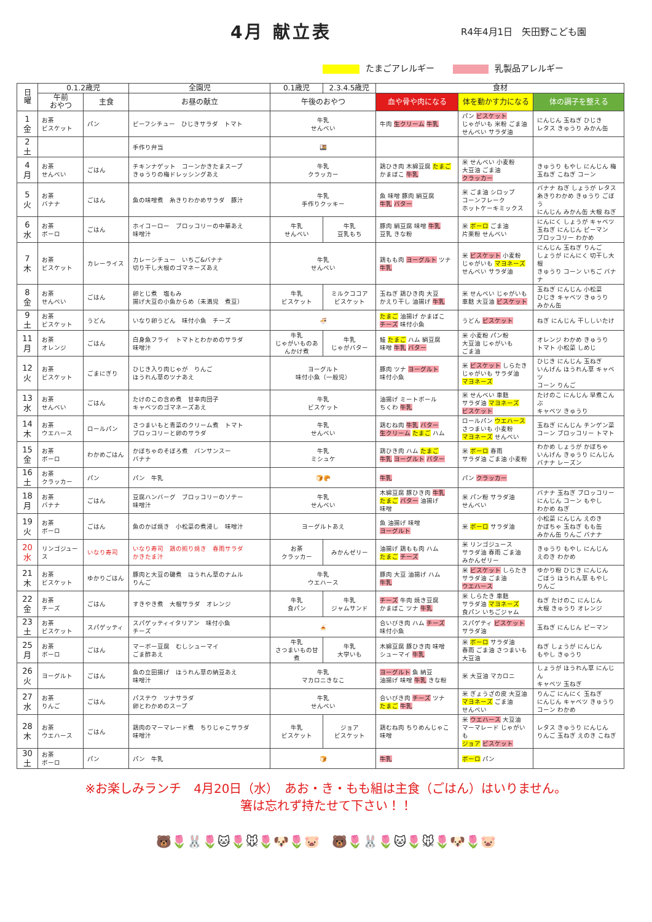4月 献立表 R4年4月1日　矢田野こども園
たまごアレルギー 乳製品アレルギー
| 日 曜 | 0.1.2歳児 | | 全園児 | 0.1歳児 | 2.3.4.5歳児 | 食材 | | |
| --- | --- | --- | --- | --- | --- | --- | --- | --- |
| | 午前 おやつ | 主食 | お昼の献立 | 午後のおやつ | | 血や骨や肉になる | 体を動かす力になる | 体の調子を整える |
| 1 金 | お茶 ビスケット | パン | ビーフシチュー ひじきサラダ トマト | 牛乳 せんべい | | 牛肉 生クリーム 牛乳 | パン ビスケット じゃがいも 米粉 ごま油 せんべい サラダ油 | にんじん 玉ねぎ ひじき レタス きゅうり みかん缶 |
| 2 土 | | | 手作り弁当 | 🍱 | | | | |
| 4 月 | お茶 せんべい | ごはん | チキンナゲット コーンかきたまスープ きゅうりの梅ドレッシングあえ | 牛乳 クラッカー | | 鶏ひき肉 木綿豆腐 たまご かまぼこ 牛乳 | 米 せんべい 小麦粉 大豆油 ごま油 クラッカー | きゅうり もやし にんじん 梅 玉ねぎ こねぎ コーン |
| 5 火 | お茶 バナナ | ごはん | 魚の味噌煮 糸きりわかめサラダ 豚汁 | 牛乳 手作りクッキー | | 魚 味噌 豚肉 絹豆腐 牛乳 バター | 米 ごま油 シロップ コーンフレーク ホットケーキミックス | バナナ ねぎ しょうが レタス 糸きりわかめ きゅうり ごぼう にんじん みかん缶 大根 ねぎ |
| 6 水 | お茶 ボーロ | ごはん | ホイコーロー ブロッコリーの中華あえ 味噌汁 | 牛乳 せんべい | 牛乳 豆乳もち | 豚肉 絹豆腐 味噌 牛乳 豆乳 きな粉 | 米 ボーロ ごま油 片栗粉 せんべい | にんにく しょうが キャベツ 玉ねぎ にんじん ピーマン ブロッコリー わかめ |
| 7 木 | お茶 ビスケット | カレーライス | カレーシチュー いちご&バナナ 切り干し大根のゴマネーズあえ | 牛乳 せんべい | | 鶏もも肉 ヨーグルト ツナ 牛乳 | 米 ビスケット 小麦粉 じゃがいも マヨネーズ せんべい サラダ油 | にんじん 玉ねぎ りんご しょうが にんにく 切干し大根 きゅうり コーン いちご バナナ |
| 8 金 | お茶 せんべい | ごはん | 卵とじ煮 塩もみ 揚げ大豆の小魚からめ（未満児 煮豆） | 牛乳 ビスケット | ミルクココア ビスケット | 玉ねぎ 鶏ひき肉 大豆 かえり干し 油揚げ 牛乳 | 米 せんべい じゃがいも 車麩 大豆油 ビスケット | 玉ねぎ にんじん 小松菜 ひじき キャベツ きゅうり みかん缶 |
| 9 土 | お茶 ビスケット | うどん | いなり卵うどん 味付小魚 チーズ | 🍜 | | たまご 油揚げ かまぼこ チーズ 味付小魚 | うどん ビスケット | ねぎ にんじん 干ししいたけ |
| 11 月 | お茶 オレンジ | ごはん | 白身魚フライ トマトとわかめのサラダ 味噌汁 | 牛乳 じゃがいものあんかけ煮 | 牛乳 じゃがバター | 鮭 たまご ハム 絹豆腐 味噌 牛乳 バター | 米 小麦粉 パン粉 大豆油 じゃがいも ごま油 | オレンジ わかめ きゅうり トマト 小松菜 しめじ |
| 12 火 | お茶 ビスケット | ごまにぎり | ひじき入り肉じゃが りんご ほうれん草のツナあえ | ヨーグルト 味付小魚（一般児） | | 豚肉 ツナ ヨーグルト 味付小魚 | 米 ビスケット しらたき じゃがいも サラダ油 マヨネーズ | ひじき にんじん 玉ねぎ いんげん ほうれん草 キャベツ コーン りんご |
| 13 水 | お茶 せんべい | ごはん | たけのこの含め煮 甘辛肉団子 キャベツのゴマネーズあえ | 牛乳 ビスケット | | 油揚げ ミートボール ちくわ 牛乳 | 米 せんべい 車麩 サラダ油 マヨネーズ ビスケット | たけのこ にんじん 早煮こんぶ キャベツ きゅうり |
| 14 木 | お茶 ウエハース | ロールパン | さつまいもと青菜のクリーム煮 トマト ブロッコリーと卵のサラダ | 牛乳 せんべい | | 鶏むね肉 牛乳 バター 生クリーム たまご ハム | ロールパン ウエハース さつまいも 小麦粉 マヨネーズ せんべい | 玉ねぎ にんじん チンゲン菜 コーン ブロッコリー トマト |
| 15 金 | お茶 ボーロ | わかめごはん | かぼちゃのそぼろ煮 バンサンスー バナナ | 牛乳 ミシュケ | | 鶏ひき肉 ハム たまご 牛乳 ヨーグルト バター | 米 ボーロ 春雨 サラダ油 ごま油 小麦粉 | わかめ しょうが かぼちゃ いんげん きゅうり にんじん バナナ レーズン |
| 16 土 | お茶 クラッカー | パン | パン 牛乳 | 🍞🥐 | | 牛乳 | パン クラッカー | |
| 18 月 | お茶 バナナ | ごはん | 豆腐ハンバーグ ブロッコリーのソテー 味噌汁 | 牛乳 せんべい | | 木綿豆腐 豚ひき肉 牛乳 たまご バター 油揚げ 味噌 | 米 パン粉 サラダ油 せんべい | バナナ 玉ねぎ ブロッコリー にんじん コーン もやし わかめ ねぎ |
| 19 火 | お茶 ボーロ | ごはん | 魚のかば焼き 小松菜の煮浸し 味噌汁 | ヨーグルトあえ | | 魚 油揚げ 味噌 ヨーグルト | 米 ボーロ サラダ油 | 小松菜 にんじん えのき かぼちゃ 玉ねぎ もも缶 みかん缶 りんご バナナ |
| 20 水 | リンゴジュース | いなり寿司 | いなり寿司 鶏の照り焼き 春雨サラダ かきたま汁 | お茶 クラッカー | みかんゼリー | 油揚げ 鶏もも肉 ハム たまご チーズ | 米 リンゴジュース サラダ油 春雨 ごま油 みかんゼリー | きゅうり もやし にんじん えのき わかめ |
| 21 木 | お茶 ビスケット | ゆかりごはん | 豚肉と大豆の磯煮 ほうれん草のナムル りんご | 牛乳 ウエハース | | 豚肉 大豆 油揚げ ハム 牛乳 | 米 ビスケット しらたき サラダ油 ごま油 ウエハース | ゆかり粉 ひじき にんじん ごぼう ほうれん草 もやし りんご |
| 22 金 | お茶 チーズ | ごはん | すきやき煮 大根サラダ オレンジ | 牛乳 食パン | 牛乳 ジャムサンド | チーズ 牛肉 焼き豆腐 かまぼこ ツナ 牛乳 | 米 しらたき 車麩 サラダ油 マヨネーズ 食パン いちごジャム | ねぎ たけのこ にんじん 大根 きゅうり オレンジ |
| 23 土 | お茶 ビスケット | スパゲッティ | スパゲッティイタリアン 味付小魚 チーズ | 🍝 | | 合いびき肉 ハム チーズ 味付小魚 | スパゲティ ビスケット サラダ油 | 玉ねぎ にんじん ピーマン |
| 25 月 | お茶 ボーロ | ごはん | マーボー豆腐 むしシューマイ ごま酢あえ | 牛乳 さつまいもの甘煮 | 牛乳 大学いも | 木綿豆腐 豚ひき肉 味噌 シューマイ 牛乳 | 米 ボーロ サラダ油 春雨 ごま油 さつまいも 大豆油 | ねぎ しょうが にんじん もやし きゅうり |
| 26 火 | ヨーグルト | ごはん | 魚の立田揚げ ほうれん草の納豆あえ 味噌汁 | 牛乳 マカロニきなこ | | ヨーグルト 魚 納豆 油揚げ 味噌 牛乳 きな粉 | 米 大豆油 マカロニ | しょうが ほうれん草 にんじん キャベツ 玉ねぎ |
| 27 水 | お茶 りんご | ごはん | パステウ ツナサラダ 卵とわかめのスープ | 牛乳 せんべい | | 合いびき肉 チーズ ツナ たまご 牛乳 | 米 ぎょうざの皮 大豆油 マヨネーズ ごま油 せんべい | りんご にんにく 玉ねぎ にんじん キャベツ きゅうり コーン わかめ |
| 28 木 | お茶 ウエハース | ごはん | 鶏肉のマーマレード煮 ちりじゃこサラダ 味噌汁 | 牛乳 ビスケット | ジョア ビスケット | 鶏むね肉 ちりめんじゃこ 味噌 | 米 ウエハース 大豆油 マーマレード じゃがいも ジョア ビスケット | レタス きゅうり にんじん りんご 玉ねぎ えのき こねぎ |
| 30 土 | お茶 ボーロ | パン | パン 牛乳 | 🍞 | | 牛乳 | ボーロ パン | |
※お楽しみランチ　4月20日（水）　あお・き・もも組は主食（ごはん）はいりません。
箸は忘れず持たせて下さい！！
🐻🌷🐰🌷🐱🌷🐭🌷🐶🌷🐷　🐻🌷🐰🌷🐱🌷🐭🌷🐶🌷🐷